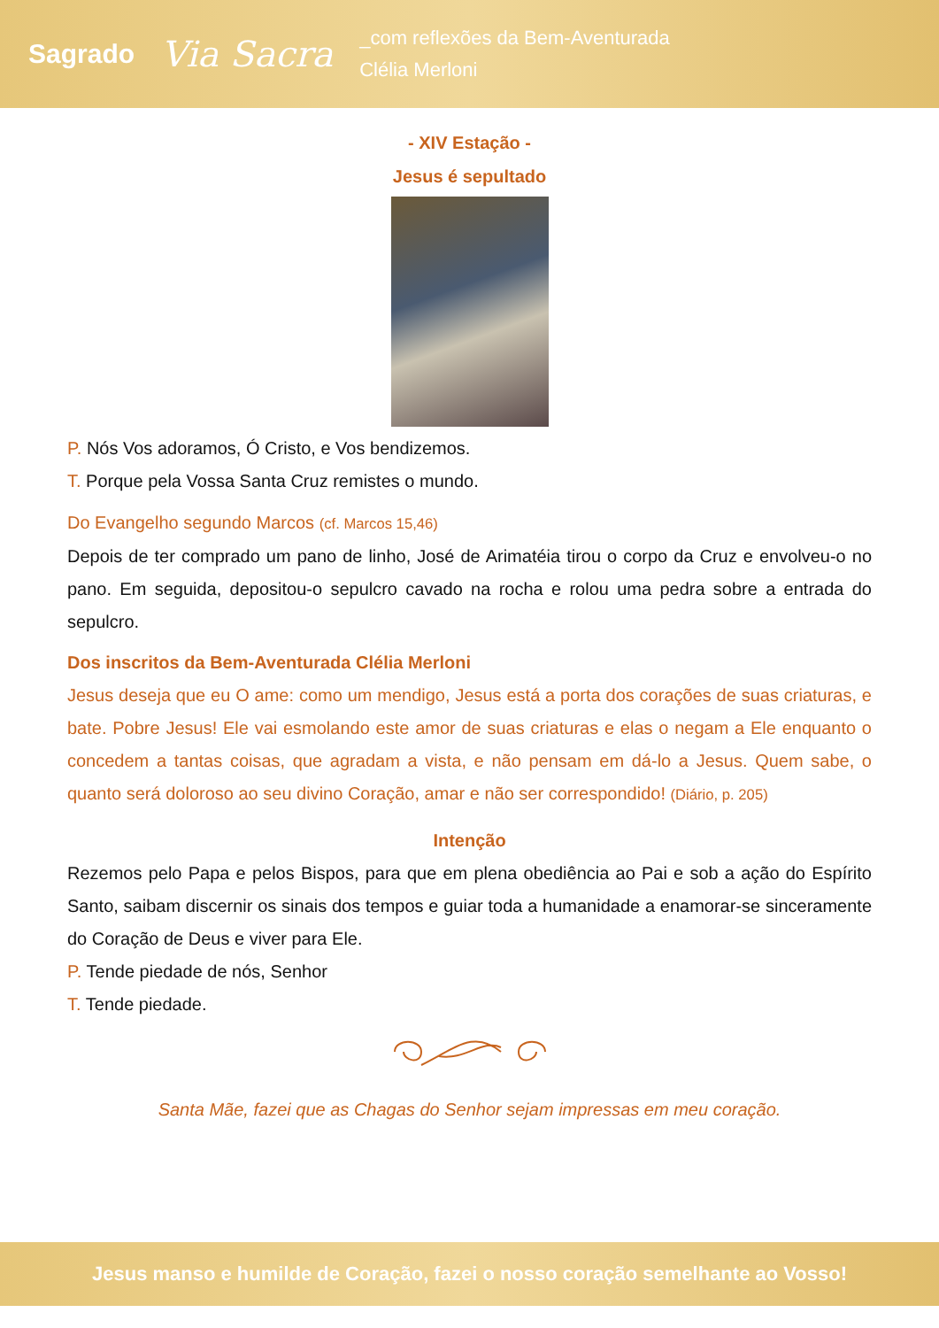Sagrado Via Sacra _com reflexões da Bem-Aventurada
Clélia Merloni
- XIV Estação -
Jesus é sepultado
P. Nós Vos adoramos, Ó Cristo, e Vos bendizemos.
T. Porque pela Vossa Santa Cruz remistes o mundo.
Do Evangelho segundo Marcos (cf. Marcos 15,46)
Depois de ter comprado um pano de linho, José de Arimatéia tirou o corpo da Cruz e envolveu-o no pano. Em seguida, depositou-o sepulcro cavado na rocha e rolou uma pedra sobre a entrada do sepulcro.
Dos inscritos da Bem-Aventurada Clélia Merloni
Jesus deseja que eu O ame: como um mendigo, Jesus está a porta dos corações de suas criaturas, e bate. Pobre Jesus! Ele vai esmolando este amor de suas criaturas e elas o negam a Ele enquanto o concedem a tantas coisas, que agradam a vista, e não pensam em dá-lo a Jesus. Quem sabe, o quanto será doloroso ao seu divino Coração, amar e não ser correspondido! (Diário, p. 205)
Intenção
Rezemos pelo Papa e pelos Bispos, para que em plena obediência ao Pai e sob a ação do Espírito Santo, saibam discernir os sinais dos tempos e guiar toda a humanidade a enamorar-se sinceramente do Coração de Deus e viver para Ele.
P. Tende piedade de nós, Senhor
T. Tende piedade.
Santa Mãe, fazei que as Chagas do Senhor sejam impressas em meu coração.
Jesus manso e humilde de Coração, fazei o nosso coração semelhante ao Vosso!